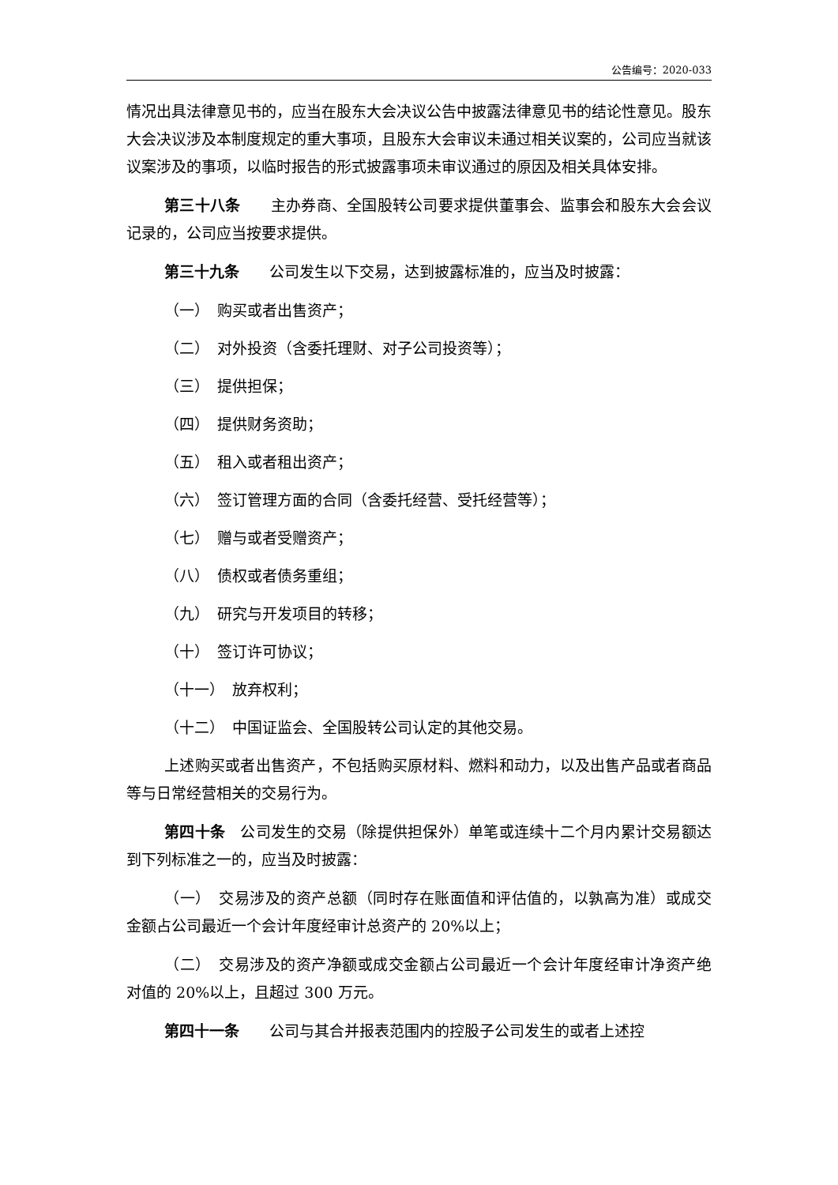公告编号：2020-033
情况出具法律意见书的，应当在股东大会决议公告中披露法律意见书的结论性意见。股东大会决议涉及本制度规定的重大事项，且股东大会审议未通过相关议案的，公司应当就该议案涉及的事项，以临时报告的形式披露事项未审议通过的原因及相关具体安排。
第三十八条　　主办券商、全国股转公司要求提供董事会、监事会和股东大会会议记录的，公司应当按要求提供。
第三十九条　　公司发生以下交易，达到披露标准的，应当及时披露：
（一）　购买或者出售资产；
（二）　对外投资（含委托理财、对子公司投资等）；
（三）　提供担保；
（四）　提供财务资助；
（五）　租入或者租出资产；
（六）　签订管理方面的合同（含委托经营、受托经营等）；
（七）　赠与或者受赠资产；
（八）　债权或者债务重组；
（九）　研究与开发项目的转移；
（十）　签订许可协议；
（十一）　放弃权利；
（十二）　中国证监会、全国股转公司认定的其他交易。
上述购买或者出售资产，不包括购买原材料、燃料和动力，以及出售产品或者商品等与日常经营相关的交易行为。
第四十条　公司发生的交易（除提供担保外）单笔或连续十二个月内累计交易额达到下列标准之一的，应当及时披露：
（一）　交易涉及的资产总额（同时存在账面值和评估值的，以孰高为准）或成交金额占公司最近一个会计年度经审计总资产的 20%以上；
（二）　交易涉及的资产净额或成交金额占公司最近一个会计年度经审计净资产绝对值的 20%以上，且超过 300 万元。
第四十一条　　公司与其合并报表范围内的控股子公司发生的或者上述控